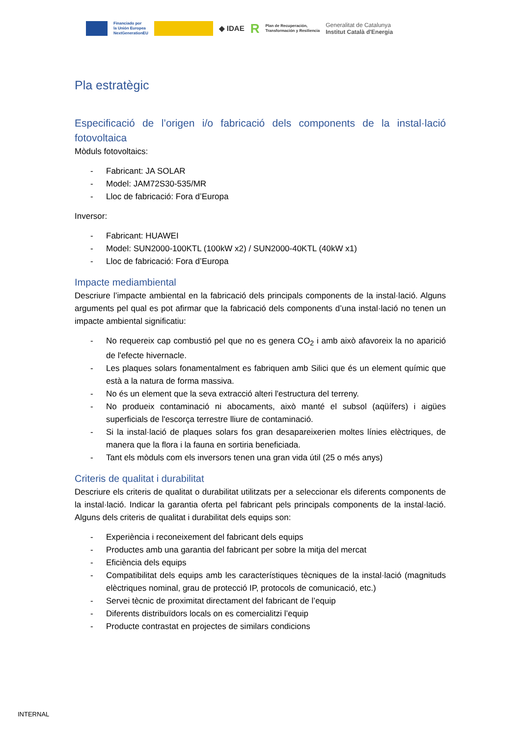Financiado por
la Unión Europea
NextGenerationEU
◆ IDAE
R
Plan de Recuperación,
Transformación y Resiliencia
Generalitat de Catalunya
Institut Català d'Energia
Pla estratègic
Especificació de l’origen i/o fabricació dels components de la instal·lació fotovoltaica
Mòduls fotovoltaics:
- Fabricant: JA SOLAR
- Model: JAM72S30-535/MR
- Lloc de fabricació: Fora d’Europa
Inversor:
- Fabricant: HUAWEI
- Model: SUN2000-100KTL (100kW x2) / SUN2000-40KTL (40kW x1)
- Lloc de fabricació: Fora d’Europa
Impacte mediambiental
Descriure l’impacte ambiental en la fabricació dels principals components de la instal·lació. Alguns arguments pel qual es pot afirmar que la fabricació dels components d’una instal·lació no tenen un impacte ambiental significatiu:
- No requereix cap combustió pel que no es genera CO<sub>2</sub> i amb això afavoreix la no aparició de l'efecte hivernacle.
- Les plaques solars fonamentalment es fabriquen amb Silici que és un element químic que està a la natura de forma massiva.
- No és un element que la seva extracció alteri l'estructura del terreny.
- No produeix contaminació ni abocaments, això manté el subsol (aqüífers) i aigües superficials de l'escorça terrestre lliure de contaminació.
- Si la instal·lació de plaques solars fos gran desapareixerien moltes línies elèctriques, de manera que la flora i la fauna en sortiria beneficiada.
- Tant els mòduls com els inversors tenen una gran vida útil (25 o més anys)
Criteris de qualitat i durabilitat
Descriure els criteris de qualitat o durabilitat utilitzats per a seleccionar els diferents components de la instal·lació. Indicar la garantia oferta pel fabricant pels principals components de la instal·lació. Alguns dels criteris de qualitat i durabilitat dels equips son:
- Experiència i reconeixement del fabricant dels equips
- Productes amb una garantia del fabricant per sobre la mitja del mercat
- Eficiència dels equips
- Compatibilitat dels equips amb les característiques tècniques de la instal·lació (magnituds elèctriques nominal, grau de protecció IP, protocols de comunicació, etc.)
- Servei tècnic de proximitat directament del fabricant de l’equip
- Diferents distribuïdors locals on es comercialitzi l’equip
- Producte contrastat en projectes de similars condicions
INTERNAL